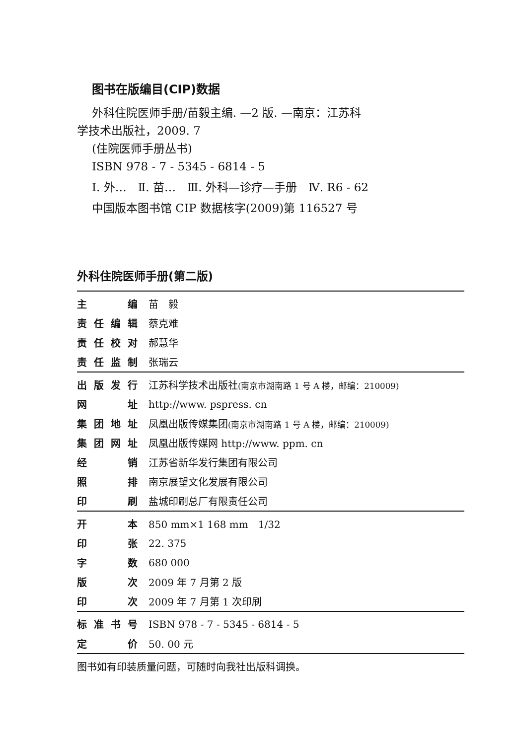图书在版编目(CIP)数据
外科住院医师手册/苗毅主编. —2 版. —南京：江苏科
学技术出版社，2009. 7
(住院医师手册丛书)
ISBN 978 - 7 - 5345 - 6814 - 5
Ⅰ. 外…　Ⅱ. 苗…　Ⅲ. 外科—诊疗—手册　Ⅳ. R6 - 62
中国版本图书馆 CIP 数据核字(2009)第 116527 号
外科住院医师手册(第二版)
| 主编 | 苗 毅 |
| 责任编辑 | 蔡克难 |
| 责任校对 | 郝慧华 |
| 责任监制 | 张瑞云 |
| 出版发行 | 江苏科学技术出版社 (南京市湖南路 1 号 A 楼，邮编：210009) |
| 网址 | http://www. pspress. cn |
| 集团地址 | 凤凰出版传媒集团 (南京市湖南路 1 号 A 楼，邮编：210009) |
| 集团网址 | 凤凰出版传媒网 http://www. ppm. cn |
| 经销 | 江苏省新华发行集团有限公司 |
| 照排 | 南京展望文化发展有限公司 |
| 印刷 | 盐城印刷总厂有限责任公司 |
| 开本 | 850 mm×1 168 mm 1/32 |
| 印张 | 22. 375 |
| 字数 | 680 000 |
| 版次 | 2009 年 7 月第 2 版 |
| 印次 | 2009 年 7 月第 1 次印刷 |
| 标准书号 | ISBN 978 - 7 - 5345 - 6814 - 5 |
| 定价 | 50. 00 元 |
图书如有印装质量问题，可随时向我社出版科调换。